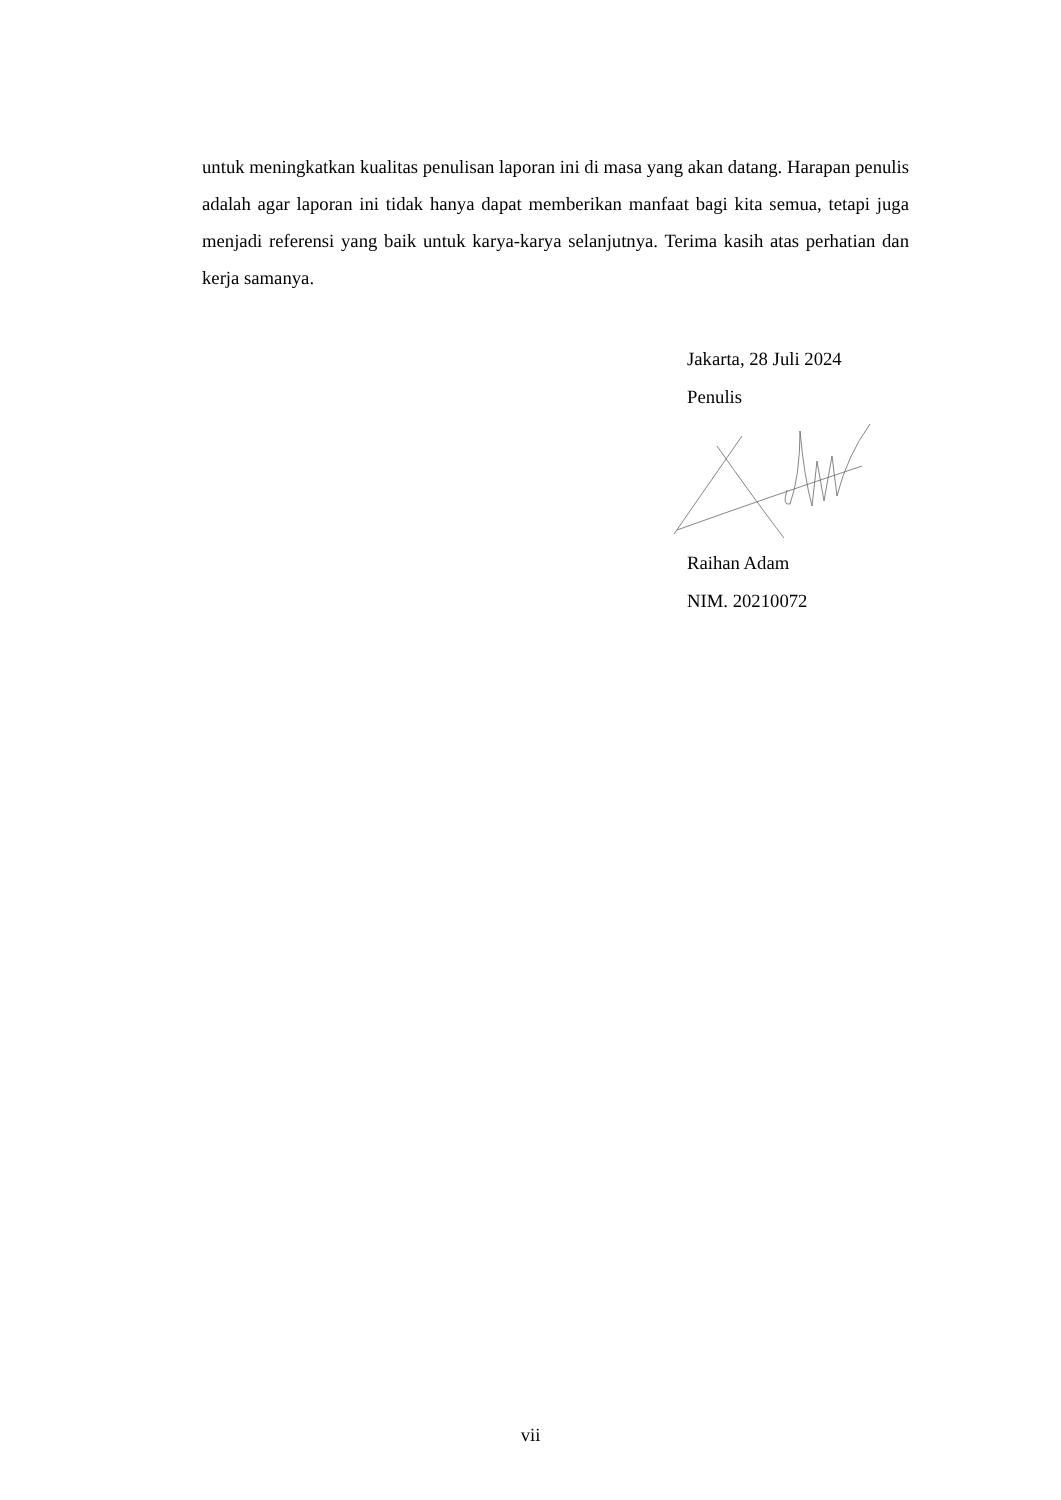untuk meningkatkan kualitas penulisan laporan ini di masa yang akan datang. Harapan penulis adalah agar laporan ini tidak hanya dapat memberikan manfaat bagi kita semua, tetapi juga menjadi referensi yang baik untuk karya-karya selanjutnya. Terima kasih atas perhatian dan kerja samanya.
Jakarta, 28 Juli 2024
Penulis
Raihan Adam
NIM. 20210072
vii